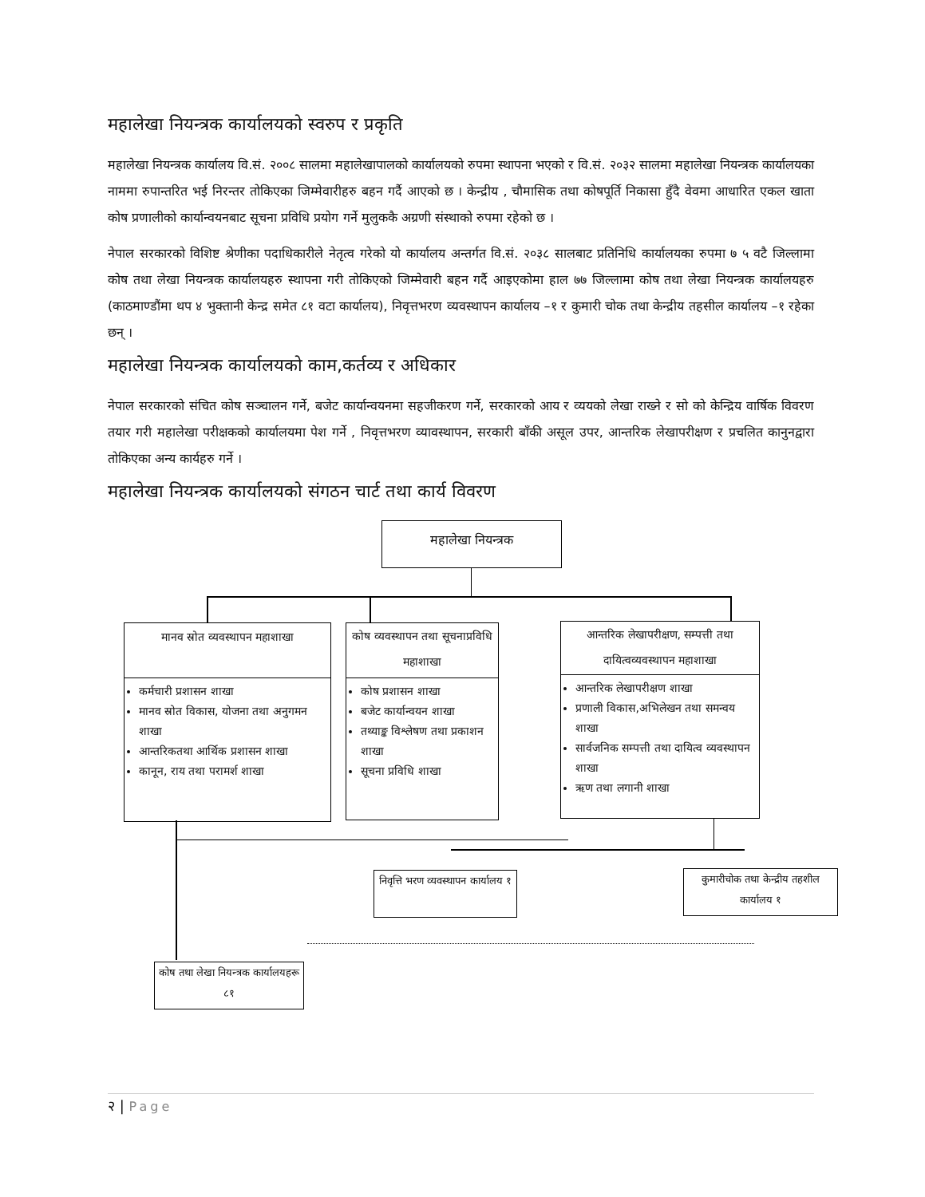महालेखा नियन्त्रक कार्यालयको स्वरुप र प्रकृति
महालेखा नियन्त्रक कार्यालय वि.सं. २००८ सालमा महालेखापालको कार्यालयको रुपमा स्थापना भएको र वि.सं. २०३२ सालमा महालेखा नियन्त्रक कार्यालयका नाममा रुपान्तरित भई निरन्तर तोकिएका जिम्मेवारीहरु बहन गर्दै आएको छ । केन्द्रीय , चौमासिक तथा कोषपूर्ति निकासा हुँदै वेवमा आधारित एकल खाता कोष प्रणालीको कार्यान्वयनबाट सूचना प्रविधि प्रयोग गर्ने मुलुककै अग्रणी संस्थाको रुपमा रहेको छ ।
नेपाल सरकारको विशिष्ट श्रेणीका पदाधिकारीले नेतृत्व गरेको यो कार्यालय अन्तर्गत वि.सं. २०३८ सालबाट प्रतिनिधि कार्यालयका रुपमा ७ ५ वटै जिल्लामा कोष तथा लेखा नियन्त्रक कार्यालयहरु स्थापना गरी तोकिएको जिम्मेवारी बहन गर्दै आइएकोमा हाल ७७ जिल्लामा कोष तथा लेखा नियन्त्रक कार्यालयहरु (काठमाण्डौंमा थप ४ भुक्तानी केन्द्र समेत ८१ वटा कार्यालय), निवृत्तभरण व्यवस्थापन कार्यालय –१ र कुमारी चोक तथा केन्द्रीय तहसील कार्यालय –१ रहेका छन् ।
महालेखा नियन्त्रक कार्यालयको काम,कर्तव्य र अधिकार
नेपाल सरकारको संचित कोष सञ्चालन गर्ने, बजेट कार्यान्वयनमा सहजीकरण गर्ने, सरकारको आय र व्ययको लेखा राख्ने र सो को केन्द्रिय वार्षिक विवरण तयार गरी महालेखा परीक्षकको कार्यालयमा पेश गर्ने , निवृत्तभरण व्यावस्थापन, सरकारी बाँकी असूल उपर, आन्तरिक लेखापरीक्षण र प्रचलित कानुनद्वारा तोकिएका अन्य कार्यहरु गर्ने ।
महालेखा नियन्त्रक कार्यालयको संगठन चार्ट तथा कार्य विवरण
महालेखा नियन्त्रक
मानव स्रोत व्यवस्थापन महाशाखा
कर्मचारी प्रशासन शाखा
मानव स्रोत विकास, योजना तथा अनुगमन शाखा
आन्तरिकतथा आर्थिक प्रशासन शाखा
कानून, राय तथा परामर्श शाखा
कोष व्यवस्थापन तथा सूचनाप्रविधि महाशाखा
कोष प्रशासन शाखा
बजेट कार्यान्वयन शाखा
तथ्याङ्क विश्लेषण तथा प्रकाशन शाखा
सूचना प्रविधि शाखा
आन्तरिक लेखापरीक्षण, सम्पत्ती तथा दायित्वव्यवस्थापन महाशाखा
आन्तरिक लेखापरीक्षण शाखा
प्रणाली विकास,अभिलेखन तथा समन्वय शाखा
सार्वजनिक सम्पत्ती तथा दायित्व व्यवस्थापन शाखा
ऋण तथा लगानी शाखा
निवृत्ति भरण व्यवस्थापन कार्यालय १
कुमारीचोक तथा केन्द्रीय तहशील कार्यालय १
कोष तथा लेखा नियन्त्रक कार्यालयहरू ८१
२ | Page